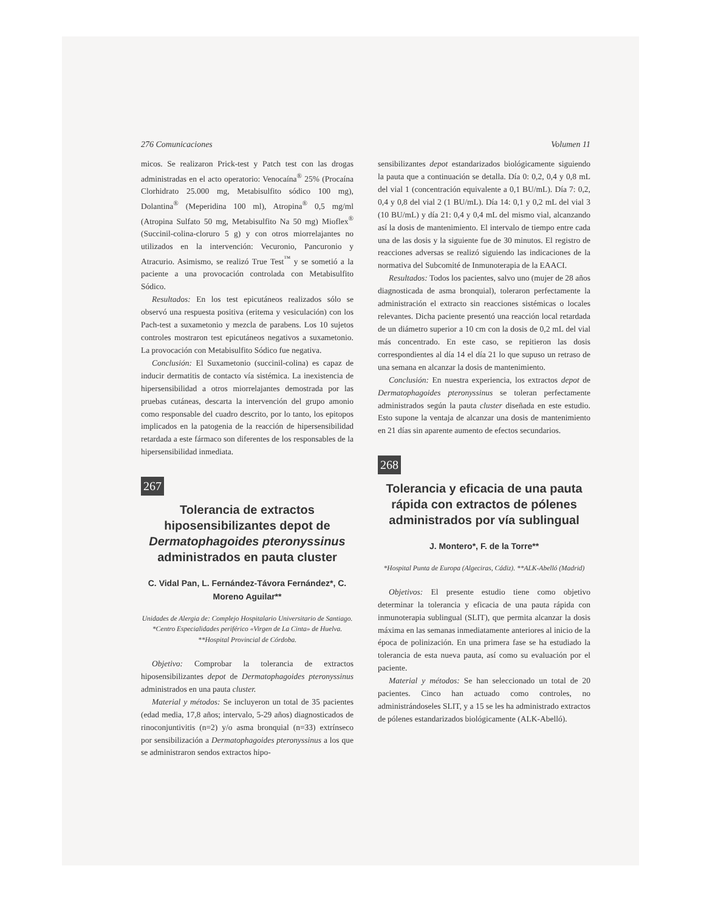276 Comunicaciones Volumen 11
micos. Se realizaron Prick-test y Patch test con las drogas administradas en el acto operatorio: Venocaína<sup>®</sup> 25% (Procaína Clorhidrato 25.000 mg, Metabisulfito sódico 100 mg), Dolantina<sup>®</sup> (Meperidina 100 ml), Atropina<sup>®</sup> 0,5 mg/ml (Atropina Sulfato 50 mg, Metabisulfito Na 50 mg) Mioflex<sup>®</sup> (Succinil-colina-cloruro 5 g) y con otros miorrelajantes no utilizados en la intervención: Vecuronio, Pancuronio y Atracurio. Asimismo, se realizó True Test<sup>™</sup> y se sometió a la paciente a una provocación controlada con Metabisulfito Sódico.
Resultados: En los test epicutáneos realizados sólo se observó una respuesta positiva (eritema y vesiculación) con los Pach-test a suxametonio y mezcla de parabens. Los 10 sujetos controles mostraron test epicutáneos negativos a suxametonio. La provocación con Metabisulfito Sódico fue negativa.
Conclusión: El Suxametonio (succinil-colina) es capaz de inducir dermatitis de contacto vía sistémica. La inexistencia de hipersensibilidad a otros miorrelajantes demostrada por las pruebas cutáneas, descarta la intervención del grupo amonio como responsable del cuadro descrito, por lo tanto, los epitopos implicados en la patogenia de la reacción de hipersensibilidad retardada a este fármaco son diferentes de los responsables de la hipersensibilidad inmediata.
267
Tolerancia de extractos hiposensibilizantes depot de Dermatophagoides pteronyssinus administrados en pauta cluster
C. Vidal Pan, L. Fernández-Távora Fernández*, C. Moreno Aguilar**
Unidades de Alergia de: Complejo Hospitalario Universitario de Santiago. *Centro Especialidades periférico «Virgen de La Cinta» de Huelva. **Hospital Provincial de Córdoba.
Objetivo: Comprobar la tolerancia de extractos hiposensibilizantes depot de Dermatophagoides pteronyssinus administrados en una pauta cluster.
Material y métodos: Se incluyeron un total de 35 pacientes (edad media, 17,8 años; intervalo, 5-29 años) diagnosticados de rinoconjuntivitis (n=2) y/o asma bronquial (n=33) extrínseco por sensibilización a Dermatophagoides pteronyssinus a los que se administraron sendos extractos hipo-
sensibilizantes depot estandarizados biológicamente siguiendo la pauta que a continuación se detalla. Día 0: 0,2, 0,4 y 0,8 mL del vial 1 (concentración equivalente a 0,1 BU/mL). Día 7: 0,2, 0,4 y 0,8 del vial 2 (1 BU/mL). Día 14: 0,1 y 0,2 mL del vial 3 (10 BU/mL) y día 21: 0,4 y 0,4 mL del mismo vial, alcanzando así la dosis de mantenimiento. El intervalo de tiempo entre cada una de las dosis y la siguiente fue de 30 minutos. El registro de reacciones adversas se realizó siguiendo las indicaciones de la normativa del Subcomité de Inmunoterapia de la EAACI.
Resultados: Todos los pacientes, salvo uno (mujer de 28 años diagnosticada de asma bronquial), toleraron perfectamente la administración el extracto sin reacciones sistémicas o locales relevantes. Dicha paciente presentó una reacción local retardada de un diámetro superior a 10 cm con la dosis de 0,2 mL del vial más concentrado. En este caso, se repitieron las dosis correspondientes al día 14 el día 21 lo que supuso un retraso de una semana en alcanzar la dosis de mantenimiento.
Conclusión: En nuestra experiencia, los extractos depot de Dermatophagoides pteronyssinus se toleran perfectamente administrados según la pauta cluster diseñada en este estudio. Esto supone la ventaja de alcanzar una dosis de mantenimiento en 21 días sin aparente aumento de efectos secundarios.
268
Tolerancia y eficacia de una pauta rápida con extractos de pólenes administrados por vía sublingual
J. Montero*, F. de la Torre**
*Hospital Punta de Europa (Algeciras, Cádiz). **ALK-Abelló (Madrid)
Objetivos: El presente estudio tiene como objetivo determinar la tolerancia y eficacia de una pauta rápida con inmunoterapia sublingual (SLIT), que permita alcanzar la dosis máxima en las semanas inmediatamente anteriores al inicio de la época de polinización. En una primera fase se ha estudiado la tolerancia de esta nueva pauta, así como su evaluación por el paciente.
Material y métodos: Se han seleccionado un total de 20 pacientes. Cinco han actuado como controles, no administrándoseles SLIT, y a 15 se les ha administrado extractos de pólenes estandarizados biológicamente (ALK-Abelló).